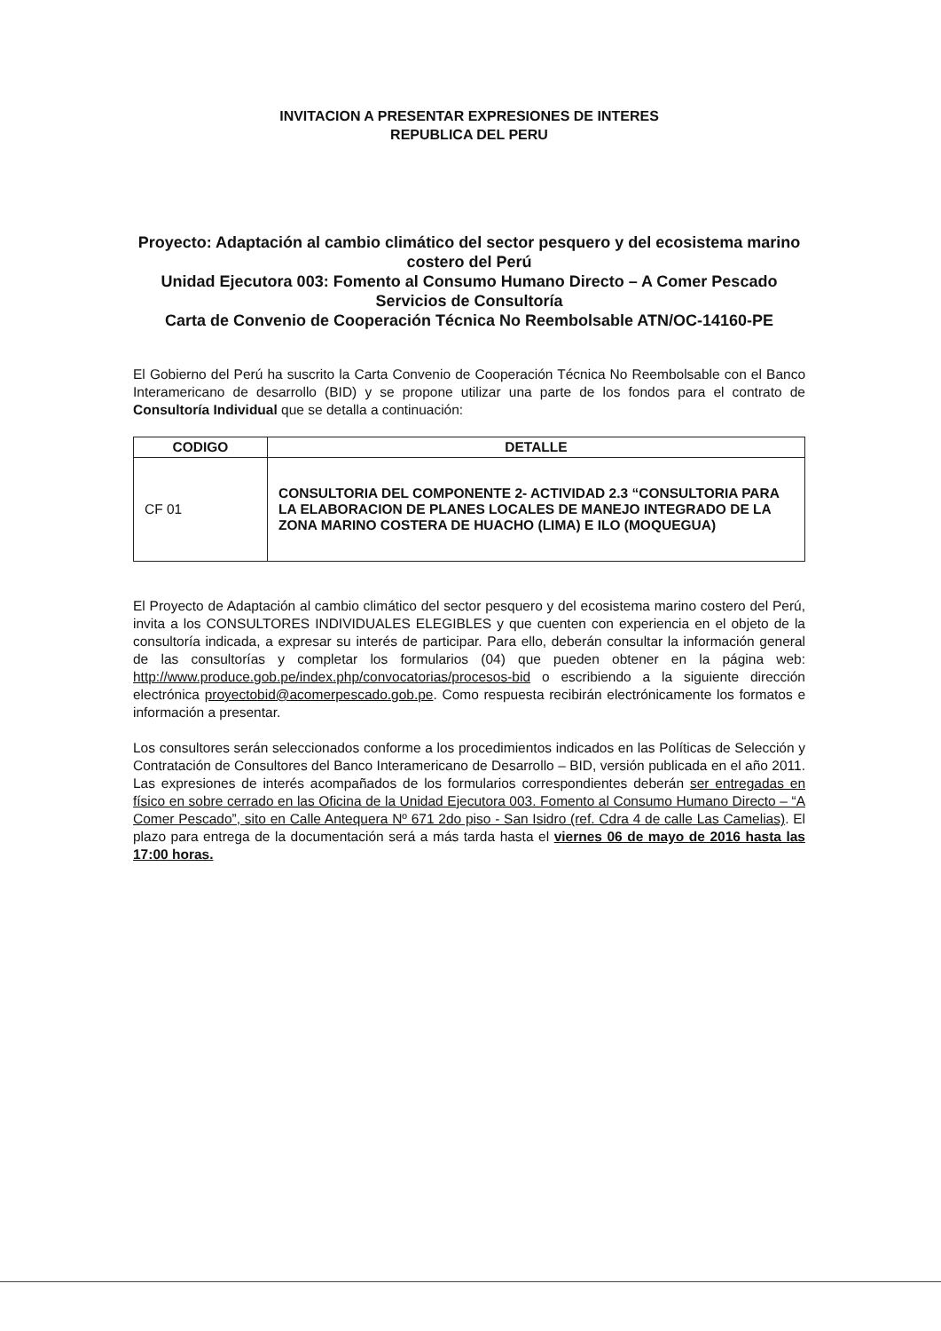INVITACION A PRESENTAR EXPRESIONES DE INTERES
REPUBLICA DEL PERU
Proyecto: Adaptación al cambio climático del sector pesquero y del ecosistema marino costero del Perú
Unidad Ejecutora 003: Fomento al Consumo Humano Directo – A Comer Pescado
Servicios de Consultoría
Carta de Convenio de Cooperación Técnica No Reembolsable ATN/OC-14160-PE
El Gobierno del Perú ha suscrito la Carta Convenio de Cooperación Técnica No Reembolsable con el Banco Interamericano de desarrollo (BID) y se propone utilizar una parte de los fondos para el contrato de Consultoría Individual que se detalla a continuación:
| CODIGO | DETALLE |
| --- | --- |
| CF 01 | CONSULTORIA DEL COMPONENTE 2- ACTIVIDAD 2.3 “CONSULTORIA PARA LA ELABORACION DE PLANES LOCALES DE MANEJO INTEGRADO DE LA ZONA MARINO COSTERA DE HUACHO (LIMA) E ILO (MOQUEGUA) |
El Proyecto de Adaptación al cambio climático del sector pesquero y del ecosistema marino costero del Perú, invita a los CONSULTORES INDIVIDUALES ELEGIBLES y que cuenten con experiencia en el objeto de la consultoría indicada, a expresar su interés de participar. Para ello, deberán consultar la información general de las consultorías y completar los formularios (04) que pueden obtener en la página web: http://www.produce.gob.pe/index.php/convocatorias/procesos-bid o escribiendo a la siguiente dirección electrónica proyectobid@acomerpescado.gob.pe. Como respuesta recibirán electrónicamente los formatos e información a presentar.
Los consultores serán seleccionados conforme a los procedimientos indicados en las Políticas de Selección y Contratación de Consultores del Banco Interamericano de Desarrollo – BID, versión publicada en el año 2011. Las expresiones de interés acompañados de los formularios correspondientes deberán ser entregadas en físico en sobre cerrado en las Oficina de la Unidad Ejecutora 003. Fomento al Consumo Humano Directo – “A Comer Pescado”, sito en Calle Antequera Nº 671 2do piso - San Isidro (ref. Cdra 4 de calle Las Camelias). El plazo para entrega de la documentación será a más tarda hasta el viernes 06 de mayo de 2016 hasta las 17:00 horas.